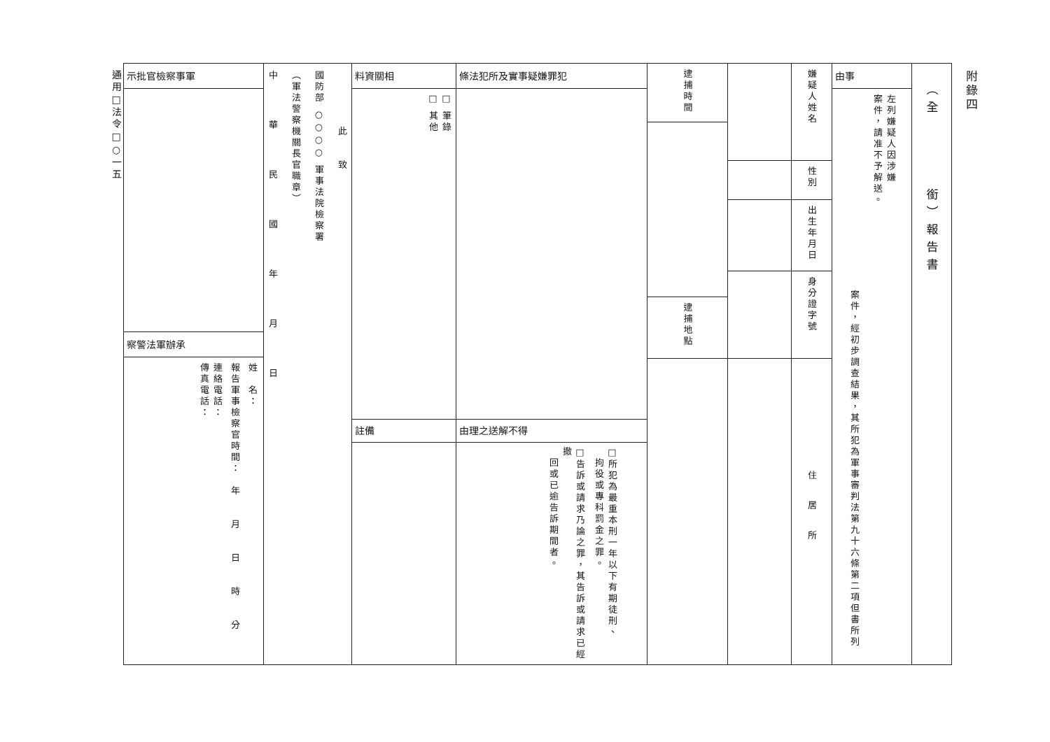附錄四
（全　　　　銜）報告書
由事
左列嫌疑人因涉嫌
案件，請准不予解送。
案件，經初步調查結果，其所犯為軍事審判法第九十六條第二項但書所列
嫌疑人姓名
性別
出生年月日
身分證字號
住居所
逮捕時間
逮捕地點
條法犯所及實事疑嫌罪犯
由理之送解不得
□所犯為最重本刑一年以下有期徒刑、
　拘役或專科罰金之罪。
□告訴或請求乃論之罪，其告訴或請求已經撤
　回或已逾告訴期間者。
料資關相
□ 筆錄
□ 其他
註備
此　　致
國防部 ○○○○ 軍事法院檢察署
（軍法警察機關長官職章）
中華民國年月日
示批官檢察事軍
察警法軍辦承
姓　名：
報告軍事檢察官時間：　年　　月　　日　　時　　分
連絡電話：
傳真電話：
通用□法令□○一五